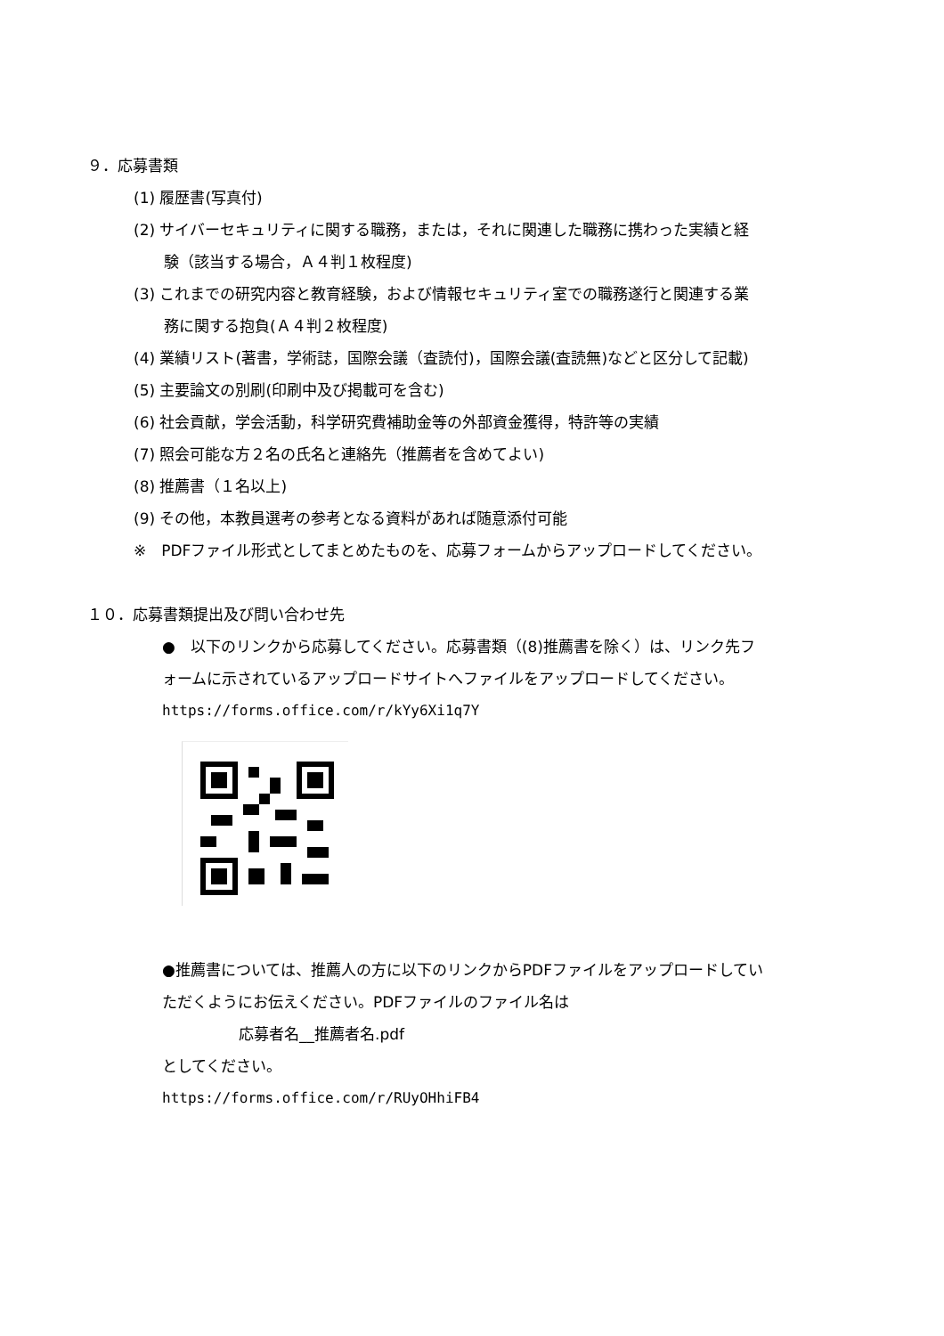９．応募書類
(1) 履歴書(写真付)
(2) サイバーセキュリティに関する職務，または，それに関連した職務に携わった実績と経
験（該当する場合，Ａ４判１枚程度)
(3) これまでの研究内容と教育経験，および情報セキュリティ室での職務遂行と関連する業
務に関する抱負(Ａ４判２枚程度)
(4) 業績リスト(著書，学術誌，国際会議（査読付)，国際会議(査読無)などと区分して記載)
(5) 主要論文の別刷(印刷中及び掲載可を含む)
(6) 社会貢献，学会活動，科学研究費補助金等の外部資金獲得，特許等の実績
(7) 照会可能な方２名の氏名と連絡先（推薦者を含めてよい)
(8) 推薦書（１名以上)
(9) その他，本教員選考の参考となる資料があれば随意添付可能
※　PDFファイル形式としてまとめたものを、応募フォームからアップロードしてください。
１０．応募書類提出及び問い合わせ先
●　以下のリンクから応募してください。応募書類（(8)推薦書を除く）は、リンク先フ
ォームに示されているアップロードサイトへファイルをアップロードしてください。
https://forms.office.com/r/kYy6Xi1q7Y
●推薦書については、推薦人の方に以下のリンクからPDFファイルをアップロードしてい
ただくようにお伝えください。PDFファイルのファイル名は
応募者名__推薦者名.pdf
としてください。
https://forms.office.com/r/RUyOHhiFB4